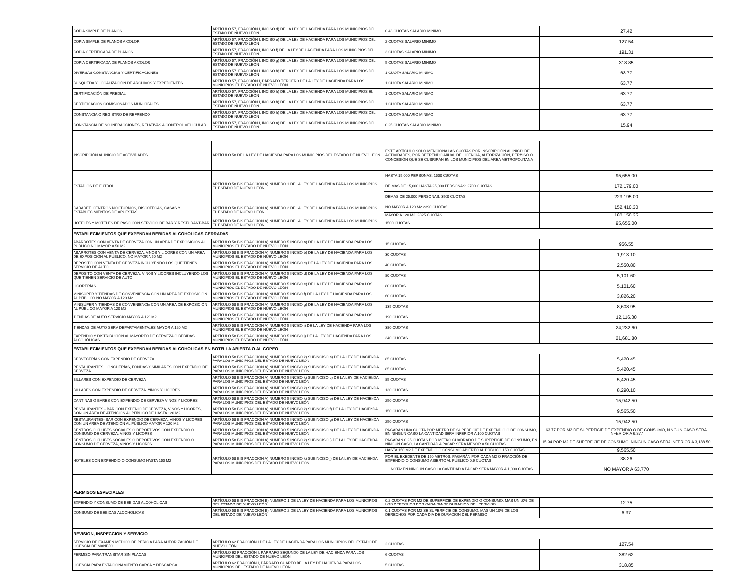| COPIA SIMPLE DE PLANOS | ARTÍCULO 57, FRACCIÓN I, INCISO d) DE LA LEY DE HACIENDA PARA LOS MUNICIPIOS DEL ESTADO DE NUEVO LEÓN | 0.43 CUOTAS SALARIO MINIMO | 27.42 |
| COPIA SIMPLE DE PLANOS A COLOR | ARTÍCULO 57, FRACCIÓN I, INCISO e) DE LA LEY DE HACIENDA PARA LOS MUNICIPIOS DEL ESTADO DE NUEVO LEÓN | 2 CUOTAS SALARIO MINIMO | 127.54 |
| COPIA CERTIFICADA DE PLANOS | ARTÍCULO 57, FRACCIÓN I, INCISO f) DE LA LEY DE HACIENDA PARA LOS MUNICIPIOS DEL ESTADO DE NUEVO LEÓN | 3 CUOTAS SALARIO MINIMO | 191.31 |
| COPIA CERTIFICADA DE PLANOS A COLOR | ARTÍCULO 57, FRACCIÓN I, INCISO g) DE LA LEY DE HACIENDA PARA LOS MUNICIPIOS DEL ESTADO DE NUEVO LEÓN | 5 CUOTAS SALARIO MINIMO | 318.85 |
| DIVERSAS CONSTANCIAS Y CERTIFICACIONES | ARTÍCULO 57, FRACCIÓN I, INCISO h) DE LA LEY DE HACIENDA PARA LOS MUNICIPIOS DEL ESTADO DE NUEVO LEÓN | 1 CUOTA SALARIO MINIMO | 63.77 |
| BÚSQUEDA Y LOCALIZACIÓN DE ARCHIVOS Y EXPEDIENTES | ARTÍCULO 57, FRACCIÓN I, PÁRRAFO TERCERO DE LA LEY DE HACIENDA PARA LOS MUNICIPIOS EL ESTADO DE NUEVO LEÓN | 1 CUOTA SALARIO MINIMO | 63.77 |
| CERTIFICACIÓN DE PREDIAL | ARTÍCULO 57, FRACCIÓN I, INCISO h) DE LA LEY DE HACIENDA PARA LOS MUNICIPIOS EL ESTADO DE NUEVO LEÓN | 1 CUOTA SALARIO MINIMO | 63.77 |
| CERTIFICACIÓN COMISIONADOS MUNICIPALES | ARTÍCULO 57, FRACCIÓN I, INCISO h) DE LA LEY DE HACIENDA PARA LOS MUNICIPIOS DEL ESTADO DE NUEVO LEÓN | 1 CUOTA SALARIO MINIMO | 63.77 |
| CONSTANCIA O REGISTRO DE REFRENDO | ARTÍCULO 57, FRACCIÓN I, INCISO h) DE LA LEY DE HACIENDA PARA LOS MUNICIPIOS DEL ESTADO DE NUEVO LEÓN | 1 CUOTA SALARIO MINIMO | 63.77 |
| CONSTANCIA DE NO INFRACCIONES, RELATIVAS A CONTROL VEHICULAR | ARTÍCULO 57, FRACCIÓN I, INCISO a) DE LA LEY DE HACIENDA PARA LOS MUNICIPIOS DEL ESTADO DE NUEVO LEÓN | 0.25 CUOTAS SALARIO MINIMO | 15.94 |
| INSCRIPCIÓN AL INICIO DE ACTIVIDADES | ARTÍCULO 58 DE LA LEY DE HACIENDA PARA LOS MUNICIPIOS DEL ESTADO DE NUEVO LEÓN | ESTE ARTÍCULO SOLO MENCIONA LAS CUOTAS POR INSCRIPCIÓN AL INICIO DE ACTIVIDADES, POR REFRENDO ANUAL DE LICENCIA, AUTORIZACIÓN, PERMISO O CONCESIÓN QUE SE CUBRIRÁN EN LOS MUNICIPIOS DEL ÁREA METROPOLITANA | |
| ESTADIOS DE FUTBOL | ARTÍCULO 58 BIS FRACCION A) NUMERO 1 DE LA LEY DE HACIENDA PARA LOS MUNICIPIOS EL ESTADO DE NUEVO LEÓN | HASTA 15,000 PERSONAS: 1500 CUOTAS | 95,655.00 |
| | | DE MAS DE 15,000 HASTA 25,000 PERSONAS: 2700 CUOTAS | 172,179.00 |
| | | DEMAS DE 25,000 PERSONAS: 3500 CUOTAS | 223,195.00 |
| CABARET, CENTROS NOCTURNOS, DISCOTECAS, CASAS Y ESTABLECIMIENTOS DE APUESTAS | ARTÍCULO 58 BIS FRACCION A) NUMERO 2 DE LA LEY DE HACIENDA PARA LOS MUNICIPIOS EL ESTADO DE NUEVO LEÓN | NO MAYOR A 120 M2 2390 CUOTAS | 152,410.30 |
| | | MAYOR A 120 M2, 2825 CUOTAS | 180,150.25 |
| HOTELES Y MOTELES DE PASO CON SERVICIO DE BAR Y RESTURANT-BAR | ARTÍCULO 58 BIS FRACCION A) NUMERO 4 DE LA LEY DE HACIENDA PARA LOS MUNICIPIOS EL ESTADO DE NUEVO LEÓN | 1500 CUOTAS | 95,655.00 |
| ESTABLECIMIENTOS QUE EXPENDAN BEBIDAS ALCOHOLICAS CERRADAS | | | |
| ABARROTES CON VENTA DE CERVEZA CON UN AREA DE EXPOSICIÓN AL PÚBLICO NO MAYOR A 50 M2 | ARTÍCULO 58 BIS FRACCION A) NUMERO 5 INCISO a) DE LA LEY DE HACIENDA PARA LOS MUNICIPIOS EL ESTADO DE NUEVO LEÓN | 15 CUOTAS | 956.55 |
| ABARROTES CON VENTA DE CERVEZA, VINOS Y LICORES CON UN AREA DE EXPOSICIÓN AL PÚBLICO, NO MAYOR A 50 M2 | ARTÍCULO 58 BIS FRACCION A) NUMERO 5 INCISO b) DE LA LEY DE HACIENDA PARA LOS MUNICIPIOS EL ESTADO DE NUEVO LEÓN | 30 CUOTAS | 1,913.10 |
| DEPOSITO CON VENTA DE CERVEZA INCLUYENDO LOS QUE TIENEN SERVICIO DE AUTO | ARTÍCULO 58 BIS FRACCION A) NUMERO 5 INCISO c) DE LA LEY DE HACIENDA PARA LOS MUNICIPIOS EL ESTADO DE NUEVO LEÓN | 40 CUOTAS | 2,550.80 |
| DEPOSITO CON VENTA DE CERVEZA, VINOS Y LICORES INCLUYENDO LOS QUE TIENEN SERVICIO DE AUTO | ARTÍCULO 58 BIS FRACCION A) NUMERO 5 INCISO d) DE LA LEY DE HACIENDA PARA LOS MUNICIPIOS EL ESTADO DE NUEVO LEÓN | 80 CUOTAS | 5,101.60 |
| LICORERÍAS | ARTÍCULO 58 BIS FRACCION A) NUMERO 5 INCISO e) DE LA LEY DE HACIENDA PARA LOS MUNICIPIOS EL ESTADO DE NUEVO LEÓN | 80 CUOTAS | 5,101.60 |
| MINISÚPER Y TIENDAS DE CONVENIENCIA CON UN AREA DE EXPOSICIÓN AL PÚBLICO NO MAYOR A 120 M2 | ARTÍCULO 58 BIS FRACCION A) NUMERO 5 INCISO f) DE LA LEY DE HACIENDA PARA LOS MUNICIPIOS EL ESTADO DE NUEVO LEÓN | 60 CUOTAS | 3,826.20 |
| MINISÚPER Y TIENDAS DE CONVENIENCIA CON UN AREA DE EXPOSICIÓN AL PÚBLICO MAYOR A 120 M2 | ARTÍCULO 58 BIS FRACCION A) NUMERO 5 INCISO g) DE LA LEY DE HACIENDA PARA LOS MUNICIPIOS EL ESTADO DE NUEVO LEÓN | 135 CUOTAS | 8,608.95 |
| TIENDAS DE AUTO SERVICIO MAYOR A 120 M2 | ARTÍCULO 58 BIS FRACCION A) NUMERO 5 INCISO h) DE LA LEY DE HACIENDA PARA LOS MUNICIPIOS EL ESTADO DE NUEVO LEÓN | 190 CUOTAS | 12,116.30 |
| TIENDAS DE AUTO SERV DEPARTAMENTALES MAYOR A 120 M2 | ARTÍCULO 58 BIS FRACCION A) NUMERO 5 INCISO i) DE LA LEY DE HACIENDA PARA LOS MUNICIPIOS EL ESTADO DE NUEVO LEÓN | 380 CUOTAS | 24,232.60 |
| EXPENDIO Y DISTRIBUCIÓN AL MAYOREO DE CERVEZA Ó BEBIDAS ALCOHÓLICAS | ARTÍCULO 58 BIS FRACCION A) NUMERO 5 INCISO j) DE LA LEY DE HACIENDA PARA LOS MUNICIPIOS EL ESTADO DE NUEVO LEÓN | 340 CUOTAS | 21,681.80 |
| ESTABLECIMIENTOS QUE EXPENDAN BEBIDAS ALCOHOLICAS EN BOTELLA ABIERTA O AL COPEO | | | |
| CERVECERÍAS CON EXPENDIO DE CERVEZA | ARTÍCULO 58 BIS FRACCION A) NUMERO 5 INCISO k) SUBINCISO a) DE LA LEY DE HACIENDA PARA LOS MUNICIPIOS DEL ESTADO DE NUEVO LEÓN | 85 CUOTAS | 5,420.45 |
| RESTAURANTES, LONCHERÍAS, FONDAS Y SIMILARES CON EXPENDIO DE CERVEZA | ARTÍCULO 58 BIS FRACCION A) NUMERO 5 INCISO k) SUBINCISO b) DE LA LEY DE HACIENDA PARA LOS MUNICIPIOS DEL ESTADO DE NUEVO LEÓN | 85 CUOTAS | 5,420.45 |
| BILLARES CON EXPENDIO DE CERVEZA | ARTÍCULO 58 BIS FRACCION A) NUMERO 5 INCISO k) SUBINCISO c) DE LA LEY DE HACIENDA PARA LOS MUNICIPIOS DEL ESTADO DE NUEVO LEÓN | 85 CUOTAS | 5,420.45 |
| BILLARES CON EXPENDIO DE CERVEZA. VINOS Y LICORES | ARTÍCULO 58 BIS FRACCION A) NUMERO 5 INCISO k) SUBINCISO d) DE LA LEY DE HACIENDA PARA LOS MUNICIPIOS DEL ESTADO DE NUEVO LEÓN | 130 CUOTAS | 8,290.10 |
| CANTINAS O BARES CON EXPENDIO DE CERVEZA VINOS Y LICORES | ARTÍCULO 58 BIS FRACCION A) NUMERO 5 INCISO k) SUBINCISO e) DE LA LEY DE HACIENDA PARA LOS MUNICIPIOS DEL ESTADO DE NUEVO LEÓN | 250 CUOTAS | 15,942.50 |
| RESTAURANTES - BAR CON EXPENIO DE CERVEZA, VINOS Y LICORES, CON UN ÁREA DE ATENCIÓN AL PÚBLICO DE HASTA 120 M2 | ARTÍCULO 58 BIS FRACCION A) NUMERO 5 INCISO k) SUBINCISO f) DE LA LEY DE HACIENDA PARA LOS MUNICIPIOS DEL ESTADO DE NUEVO LEÓN | 150 CUOTAS | 9,565.50 |
| RESTAURANTES- BAR CON EXPENDIO DE CERVEZA, VINOS Y LICORES CON UN AREA DE ATENCIÓN AL PÚBLICO MAYOR A 120 M2 | ARTÍCULO 58 BIS FRACCION A) NUMERO 5 INCISO k) SUBINCISO g) DE LA LEY DE HACIENDA PARA LOS MUNICIPIOS DEL ESTADO DE NUEVO LEÓN | 250 CUOTAS | 15,942.50 |
| CENTROS O CLUBES SOCIALES O DEPORTIVOS CON EXPENDIO O CONSUMO DE CERVEZA, VINOS Y LICORES | ARTÍCULO 58 BIS FRACCION A) NUMERO 5 INCISO k) SUBINCISO h) DE LA LEY DE HACIENDA PARA LOS MUNICIPIOS DEL ESTADO DE NUEVO LEÓN | PAGARÁN UNA CUOTA POR METRO DE SUPERFICIE DE EXPENDIO O DE CONSUMO, EN NINGÚN CASO LA CANTIDAD SERÁ INFERIOR A 100 CUOTAS | 63.77 POR M2 DE SUPERFICIE DE EXPENDIO O DE CONSUMO, NINGUN CASO SERA INFERIOR A 6,377 |
| CENTROS O CLUBES SOCIALES O DEPORTIVOS CON EXPENDIO O CONSUMO DE CERVEZA, VINOS Y LICORES | ARTÍCULO 58 BIS FRACCION A) NUMERO 5 INCISO k) SUBINCISO i) DE LA LEY DE HACIENDA PARA LOS MUNICIPIOS DEL ESTADO DE NUEVO LEÓN | PAGARÁN 0.25 CUOTAS POR METRO CUADRADO DE SUPERFICIE DE CONSUMO, EN NINGUN CASO, LA CANTIDAD A PAGAR SERA MENOR A 50 CUOTAS | 15.94 POR M2 DE SUPERFICIE DE CONSUMO, NINGUN CASO SERA INFERIOR A 3,188.50 |
| HOTELES CON EXPENDIO O CONSUMO HASTA 150 M2 | ARTÍCULO 58 BIS FRACCION A) NUMERO 5 INCISO k) SUBINCISO j) DE LA LEY DE HACIENDA PARA LOS MUNICIPIOS DEL ESTADO DE NUEVO LEON | HASTA 150 M2 DE EXPENDIO O CONSUMO ABIERTO AL PÚBLICO 150 CUOTAS | 9,565.50 |
| | | POR EL EXEDENTE DE 150 METROS, PAGARÁN POR CADA M2 O FRACCIÓN DE EXPENDIO O CONSUMO ABIERTO AL PÚBLICO 0.6 CUOTAS | 38.26 |
| | | NOTA: EN NINGUN CASO LA CANTIDAD A PAGAR SERA MAYOR A 1,000 CUOTAS | NO MAYOR A 63,770 |
| PERMISOS ESPECIALES | | | |
| EXPENDIO Y CONSUMO DE BEBIDAS ALCOHOLICAS | ARTÍCULO 58 BIS FRACCION B) NUMERO 1 DE LA LEY DE HACIENDA PARA LOS MUNICIPIOS DEL ESTADO DE NUEVO LEÓN | 0.2 CUOTAS POR M2 DE SUPERFICIE DE EXPENDIO O CONSUMO, MAS UN 10% DE LOS DERECHOS POR CADA DIA DE DURACION DEL PERMISO | 12.75 |
| CONSUMO DE BEBIDAS ALCOHOLICAS | ARTÍCULO 58 BIS FRACCION B) NUMERO 2 DE LA LEY DE HACIENDA PARA LOS MUNICIPIOS DEL ESTADO DE NUEVO LEÓN | 0.1 CUOTAS POR M2 SE SUPERFICIE DE CONSUMO, MAS UN 10% DE LOS DERECHOS POR CADA DIA DE DURACION DEL PERMISO | 6.37 |
| REVISION, INSPECCION Y SERVICIO | | | |
| SERVICIO DE EXAMEN MEDICO DE PERICIA PARA AUTORIZACIÓN DE LICENCIA DE MANEJO | ARTÍCULO 62 FRACCIÓN I DE LA LEY DE HACIENDA PARA LOS MUNICIPIOS DEL ESTADO DE NUEVO LEÓN | 2 CUOTAS | 127.54 |
| PERMISO PARA TRANSITAR SIN PLACAS | ARTÍCULO 62 FRACCIÓN I, PÁRRAFO SEGUNDO DE LA LEY DE HACIENDA PARA LOS MUNICIPIOS DEL ESTADO DE NUEVO LEÓN | 6 CUOTAS | 382.62 |
| LICENCIA PARA ESTACIONAMIENTO CARGA Y DESCARGA | ARTÍCULO 62 FRACCIÓN I, PÁRRAFO CUARTO DE LA LEY DE HACIENDA PARA LOS MUNICIPIOS DEL ESTADO DE NUEVO LEÓN | 5 CUOTAS | 318.85 |